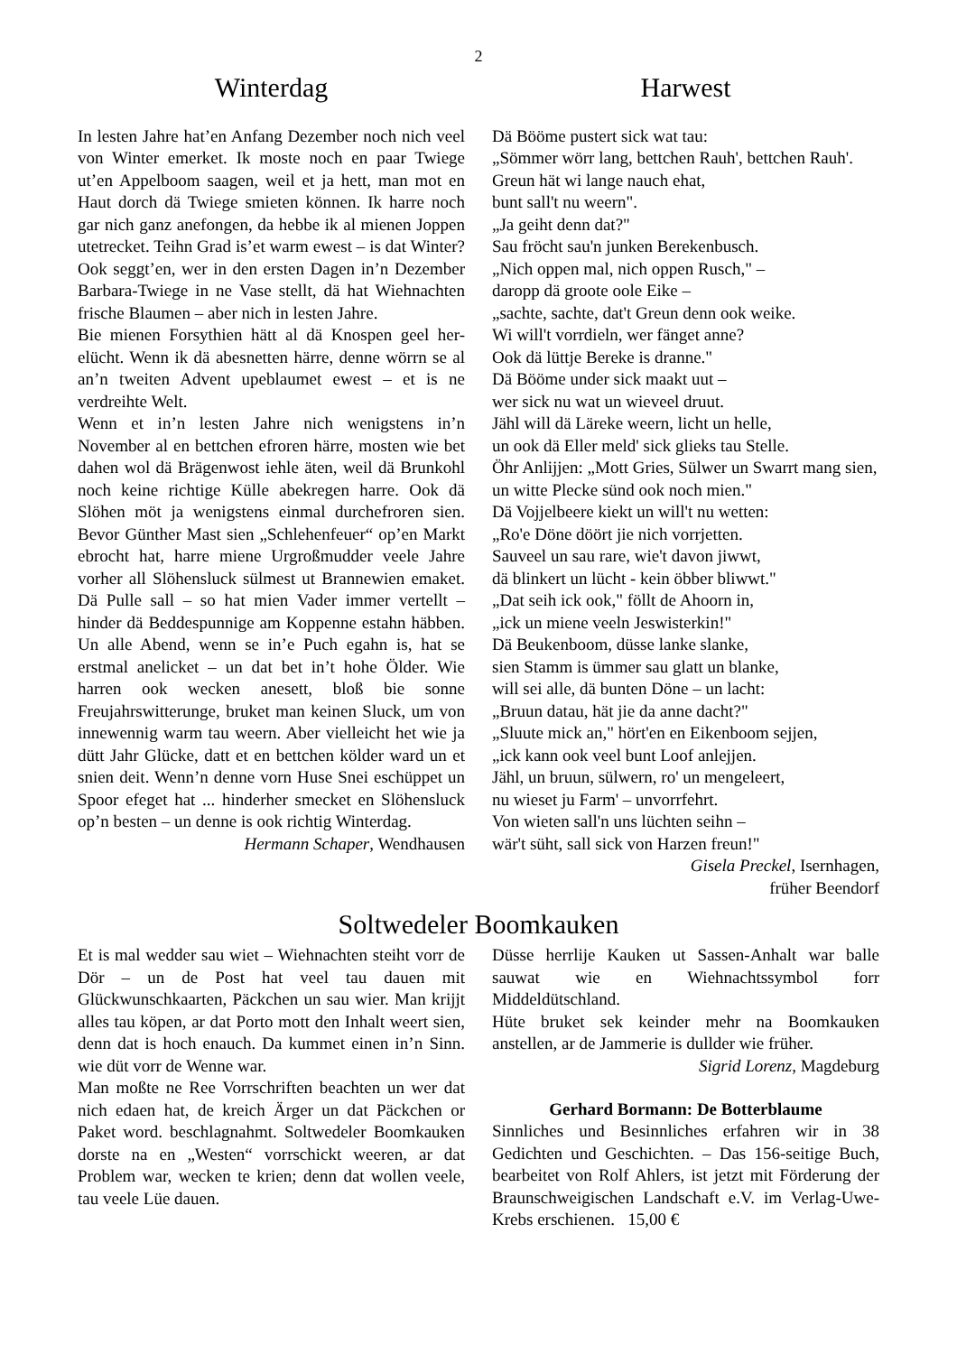2
Winterdag
In lesten Jahre hat’en Anfang Dezember noch nich veel von Winter emerket. Ik moste noch en paar Twiege ut’en Appelboom saagen, weil et ja hett, man mot en Haut dorch dä Twiege smieten können. Ik harre noch gar nich ganz anefongen, da hebbe ik al mienen Joppen utetrecket. Teihn Grad is’et warm ewest – is dat Winter? Ook seggt’en, wer in den ersten Dagen in’n Dezember Barbara-Twiege in ne Vase stellt, dä hat Wiehnachten frische Blaumen – aber nich in lesten Jahre.
Bie mienen Forsythien hätt al dä Knospen geel her-elücht. Wenn ik dä abesnetten härre, denne wörrn se al an’n tweiten Advent upeblaumet ewest – et is ne verdreihte Welt.
Wenn et in’n lesten Jahre nich wenigstens in’n November al en bettchen efroren härre, mosten wie bet dahen wol dä Brägenwost iehle äten, weil dä Brunkohl noch keine richtige Külle abekregen harre. Ook dä Slöhen möt ja wenigstens einmal durchefroren sien. Bevor Günther Mast sien „Schlehenfeuer“ op’en Markt ebrocht hat, harre miene Urgroßmudder veele Jahre vorher all Slöhensluck sülmest ut Brannewien emaket. Dä Pulle sall – so hat mien Vader immer vertellt – hinder dä Beddespunnige am Koppenne estahn häbben. Un alle Abend, wenn se in’e Puch egahn is, hat se erstmal anelicket – un dat bet in’t hohe Ölder. Wie harren ook wecken anesett, bloß bie sonne Freujahrswitterunge, bruket man keinen Sluck, um von innewennig warm tau weern. Aber vielleicht het wie ja dütt Jahr Glücke, datt et en bettchen kölder ward un et snien deit. Wenn’n denne vorn Huse Snei eschüppet un Spoor efeget hat ... hinderher smecket en Slöhensluck op’n besten – un denne is ook richtig Winterdag.
Hermann Schaper, Wendhausen
Harwest
Dä Bööme pustert sick wat tau:
„Sömmer wörr lang, bettchen Rauh', bettchen Rauh'.
Greun hät wi lange nauch ehat,
bunt sall't nu weern".
„Ja geiht denn dat?"
Sau fröcht sau'n junken Berekenbusch.
„Nich oppen mal, nich oppen Rusch," –
daropp dä groote oole Eike –
„sachte, sachte, dat't Greun denn ook weike.
Wi will't vorrdieln, wer fänget anne?
Ook dä lüttje Bereke is dranne."
Dä Bööme under sick maakt uut –
wer sick nu wat un wieveel druut.
Jähl will dä Läreke weern, licht un helle,
un ook dä Eller meld' sick glieks tau Stelle.
Öhr Anlijjen: „Mott Gries, Sülwer un Swarrt mang sien,
un witte Plecke sünd ook noch mien."
Dä Vojjelbeere kiekt un will't nu wetten:
„Ro'e Döne döört jie nich vorrjetten.
Sauveel un sau rare, wie't davon jiwwt,
dä blinkert un lücht - kein öbber bliwwt."
„Dat seih ick ook," föllt de Ahoorn in,
„ick un miene veeln Jeswisterkin!"
Dä Beukenboom, düsse lanke slanke,
sien Stamm is ümmer sau glatt un blanke,
will sei alle, dä bunten Döne – un lacht:
„Bruun datau, hät jie da anne dacht?"
„Sluute mick an," hört'en en Eikenboom sejjen,
„ick kann ook veel bunt Loof anlejjen.
Jähl, un bruun, sülwern, ro' un mengeleert,
nu wieset ju Farm' – unvorrfehrt.
Von wieten sall'n uns lüchten seihn –
wär't süht, sall sick von Harzen freun!"
Gisela Preckel, Isernhagen,
früher Beendorf
Soltwedeler Boomkauken
Et is mal wedder sau wiet – Wiehnachten steiht vorr de Dör – un de Post hat veel tau dauen mit Glückwunschkaarten, Päckchen un sau wier. Man krijjt alles tau köpen, ar dat Porto mott den Inhalt weert sien, denn dat is hoch enauch. Da kummet einen in’n Sinn. wie düt vorr de Wenne war.
Man moßte ne Ree Vorrschriften beachten un wer dat nich edaen hat, de kreich Ärger un dat Päckchen or Paket word. beschlagnahmt. Soltwedeler Boomkauken dorste na en „Westen“ vorrschickt weeren, ar dat Problem war, wecken te krien; denn dat wollen veele, tau veele Lüe dauen.
Düsse herrlije Kauken ut Sassen-Anhalt war balle sauwat wie en Wiehnachtssymbol forr Middeldütschland.
Hüte bruket sek keinder mehr na Boomkauken anstellen, ar de Jammerie is dullder wie früher.
Sigrid Lorenz, Magdeburg
Gerhard Bormann: De Botterblaume
Sinnliches und Besinnliches erfahren wir in 38 Gedichten und Geschichten. – Das 156-seitige Buch, bearbeitet von Rolf Ahlers, ist jetzt mit Förderung der Braunschweigischen Landschaft e.V. im Verlag-Uwe-Krebs erschienen. 15,00 €